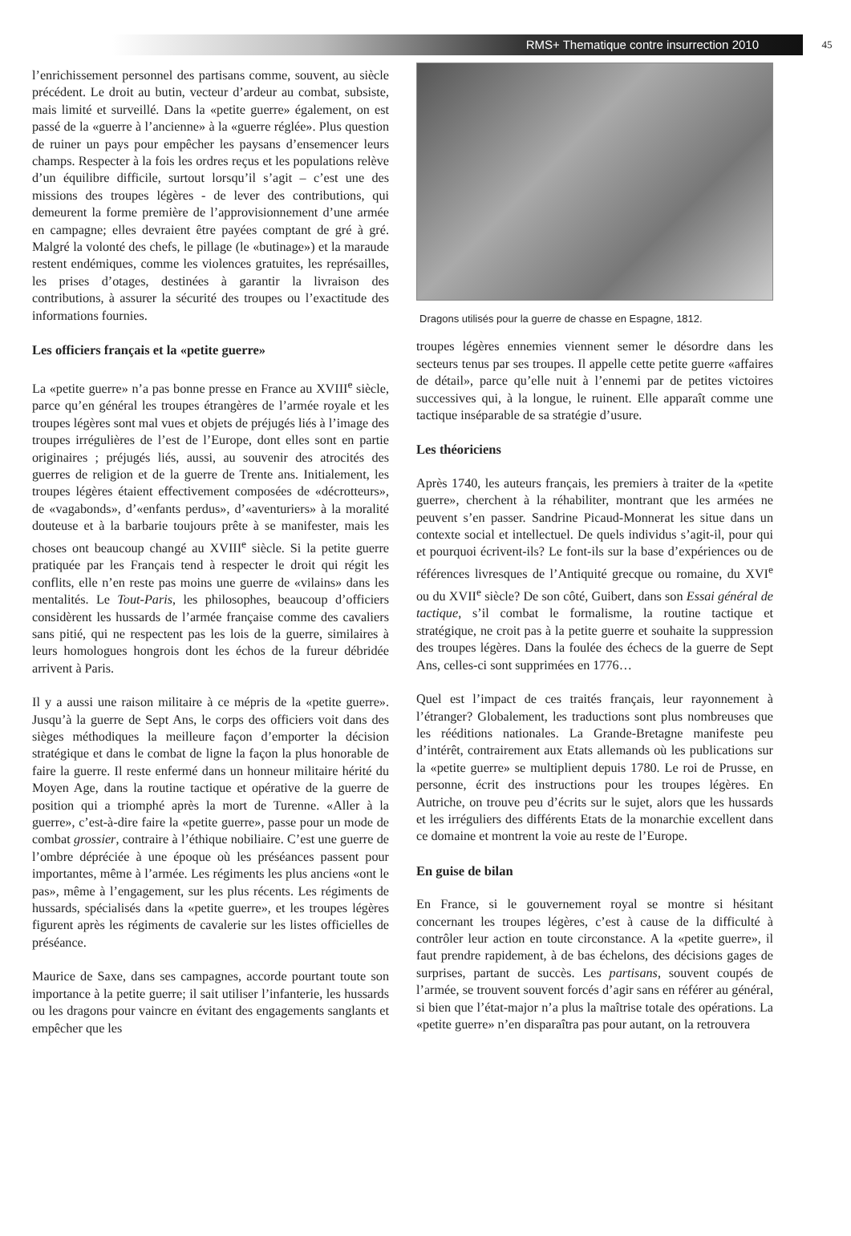RMS+ Thematique contre insurrection 2010
45
l’enrichissement personnel des partisans comme, souvent, au siècle précédent. Le droit au butin, vecteur d’ardeur au combat, subsiste, mais limité et surveillé. Dans la «petite guerre» également, on est passé de la «guerre à l’ancienne» à la «guerre réglée». Plus question de ruiner un pays pour empêcher les paysans d’ensemencer leurs champs. Respecter à la fois les ordres reçus et les populations relève d’un équilibre difficile, surtout lorsqu’il s’agit – c’est une des missions des troupes légères - de lever des contributions, qui demeurent la forme première de l’approvisionnement d’une armée en campagne; elles devraient être payées comptant de gré à gré. Malgré la volonté des chefs, le pillage (le «butinage») et la maraude restent endémiques, comme les violences gratuites, les représailles, les prises d’otages, destinées à garantir la livraison des contributions, à assurer la sécurité des troupes ou l’exactitude des informations fournies.
Les officiers français et la «petite guerre»
La «petite guerre» n’a pas bonne presse en France au XVIII<sup>e</sup> siècle, parce qu’en général les troupes étrangères de l’armée royale et les troupes légères sont mal vues et objets de préjugés liés à l’image des troupes irrégulières de l’est de l’Europe, dont elles sont en partie originaires ; préjugés liés, aussi, au souvenir des atrocités des guerres de religion et de la guerre de Trente ans. Initialement, les troupes légères étaient effectivement composées de «décrotteurs», de «vagabonds», d’«enfants perdus», d’«aventuriers» à la moralité douteuse et à la barbarie toujours prête à se manifester, mais les choses ont beaucoup changé au XVIII<sup>e</sup> siècle. Si la petite guerre pratiquée par les Français tend à respecter le droit qui régit les conflits, elle n’en reste pas moins une guerre de «vilains» dans les mentalités. Le Tout-Paris, les philosophes, beaucoup d’officiers considèrent les hussards de l’armée française comme des cavaliers sans pitié, qui ne respectent pas les lois de la guerre, similaires à leurs homologues hongrois dont les échos de la fureur débridée arrivent à Paris.
Il y a aussi une raison militaire à ce mépris de la «petite guerre». Jusqu’à la guerre de Sept Ans, le corps des officiers voit dans des sièges méthodiques la meilleure façon d’emporter la décision stratégique et dans le combat de ligne la façon la plus honorable de faire la guerre. Il reste enfermé dans un honneur militaire hérité du Moyen Age, dans la routine tactique et opérative de la guerre de position qui a triomphé après la mort de Turenne. «Aller à la guerre», c’est-à-dire faire la «petite guerre», passe pour un mode de combat grossier, contraire à l’éthique nobiliaire. C’est une guerre de l’ombre dépréciée à une époque où les préséances passent pour importantes, même à l’armée. Les régiments les plus anciens «ont le pas», même à l’engagement, sur les plus récents. Les régiments de hussards, spécialisés dans la «petite guerre», et les troupes légères figurent après les régiments de cavalerie sur les listes officielles de préséance.
Maurice de Saxe, dans ses campagnes, accorde pourtant toute son importance à la petite guerre; il sait utiliser l’infanterie, les hussards ou les dragons pour vaincre en évitant des engagements sanglants et empêcher que les
Dragons utilisés pour la guerre de chasse en Espagne, 1812.
troupes légères ennemies viennent semer le désordre dans les secteurs tenus par ses troupes. Il appelle cette petite guerre «affaires de détail», parce qu’elle nuit à l’ennemi par de petites victoires successives qui, à la longue, le ruinent. Elle apparaît comme une tactique inséparable de sa stratégie d’usure.
Les théoriciens
Après 1740, les auteurs français, les premiers à traiter de la «petite guerre», cherchent à la réhabiliter, montrant que les armées ne peuvent s’en passer. Sandrine Picaud-Monnerat les situe dans un contexte social et intellectuel. De quels individus s’agit-il, pour qui et pourquoi écrivent-ils? Le font-ils sur la base d’expériences ou de références livresques de l’Antiquité grecque ou romaine, du XVI<sup>e</sup> ou du XVII<sup>e</sup> siècle? De son côté, Guibert, dans son Essai général de tactique, s’il combat le formalisme, la routine tactique et stratégique, ne croit pas à la petite guerre et souhaite la suppression des troupes légères. Dans la foulée des échecs de la guerre de Sept Ans, celles-ci sont supprimées en 1776…
Quel est l’impact de ces traités français, leur rayonnement à l’étranger? Globalement, les traductions sont plus nombreuses que les rééditions nationales. La Grande-Bretagne manifeste peu d’intérêt, contrairement aux Etats allemands où les publications sur la «petite guerre» se multiplient depuis 1780. Le roi de Prusse, en personne, écrit des instructions pour les troupes légères. En Autriche, on trouve peu d’écrits sur le sujet, alors que les hussards et les irréguliers des différents Etats de la monarchie excellent dans ce domaine et montrent la voie au reste de l’Europe.
En guise de bilan
En France, si le gouvernement royal se montre si hésitant concernant les troupes légères, c’est à cause de la difficulté à contrôler leur action en toute circonstance. A la «petite guerre», il faut prendre rapidement, à de bas échelons, des décisions gages de surprises, partant de succès. Les partisans, souvent coupés de l’armée, se trouvent souvent forcés d’agir sans en référer au général, si bien que l’état-major n’a plus la maîtrise totale des opérations. La «petite guerre» n’en disparaîtra pas pour autant, on la retrouvera